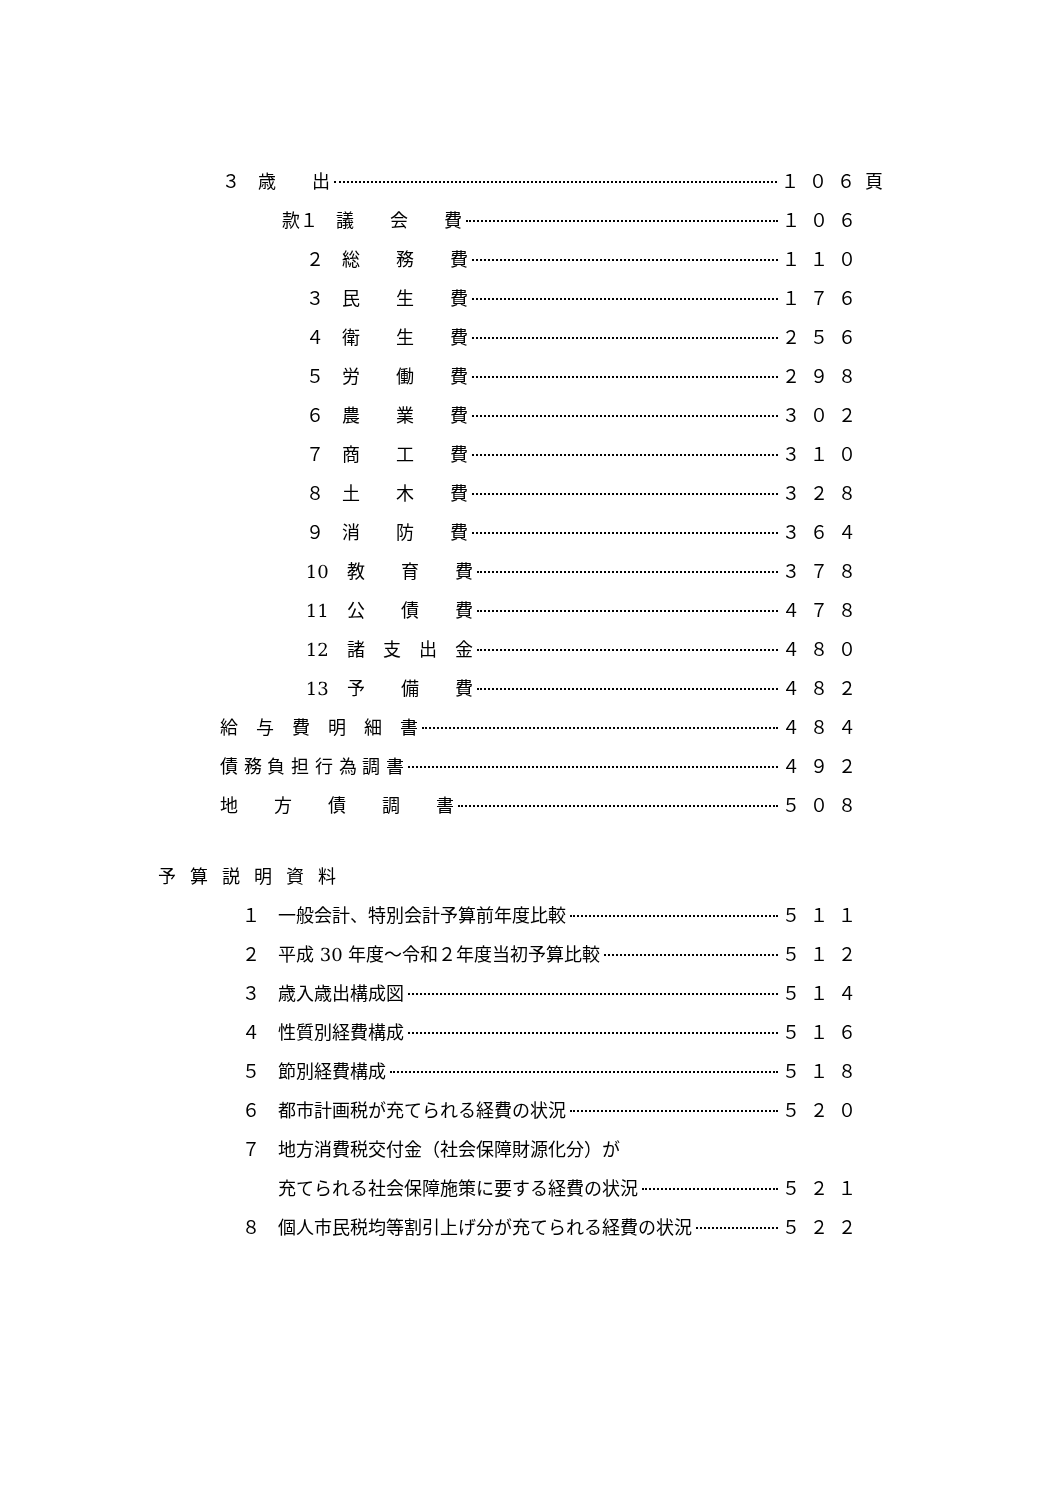３　歳　　出 １０６頁
款１　議　　会　　費 １０６
　 ２　総　　務　　費 １１０
　 ３　民　　生　　費 １７６
　 ４　衛　　生　　費 ２５６
　 ５　労　　働　　費 ２９８
　 ６　農　　業　　費 ３０２
　 ７　商　　工　　費 ３１０
　 ８　土　　木　　費 ３２８
　 ９　消　　防　　費 ３６４
　 10　教　　育　　費 ３７８
　 11　公　　債　　費 ４７８
　 12　諸　支　出　金 ４８０
　 13　予　　備　　費 ４８２
給　与　費　明　細　書 ４８４
債 務 負 担 行 為 調 書 ４９２
地　　方　　債　　調　　書 ５０８
予算説明資料
１　一般会計、特別会計予算前年度比較 ５１１
２　平成 30 年度～令和２年度当初予算比較 ５１２
３　歳入歳出構成図 ５１４
４　性質別経費構成 ５１６
５　節別経費構成 ５１８
６　都市計画税が充てられる経費の状況 ５２０
７　地方消費税交付金（社会保障財源化分）が
　　充てられる社会保障施策に要する経費の状況 ５２１
８　個人市民税均等割引上げ分が充てられる経費の状況 ５２２